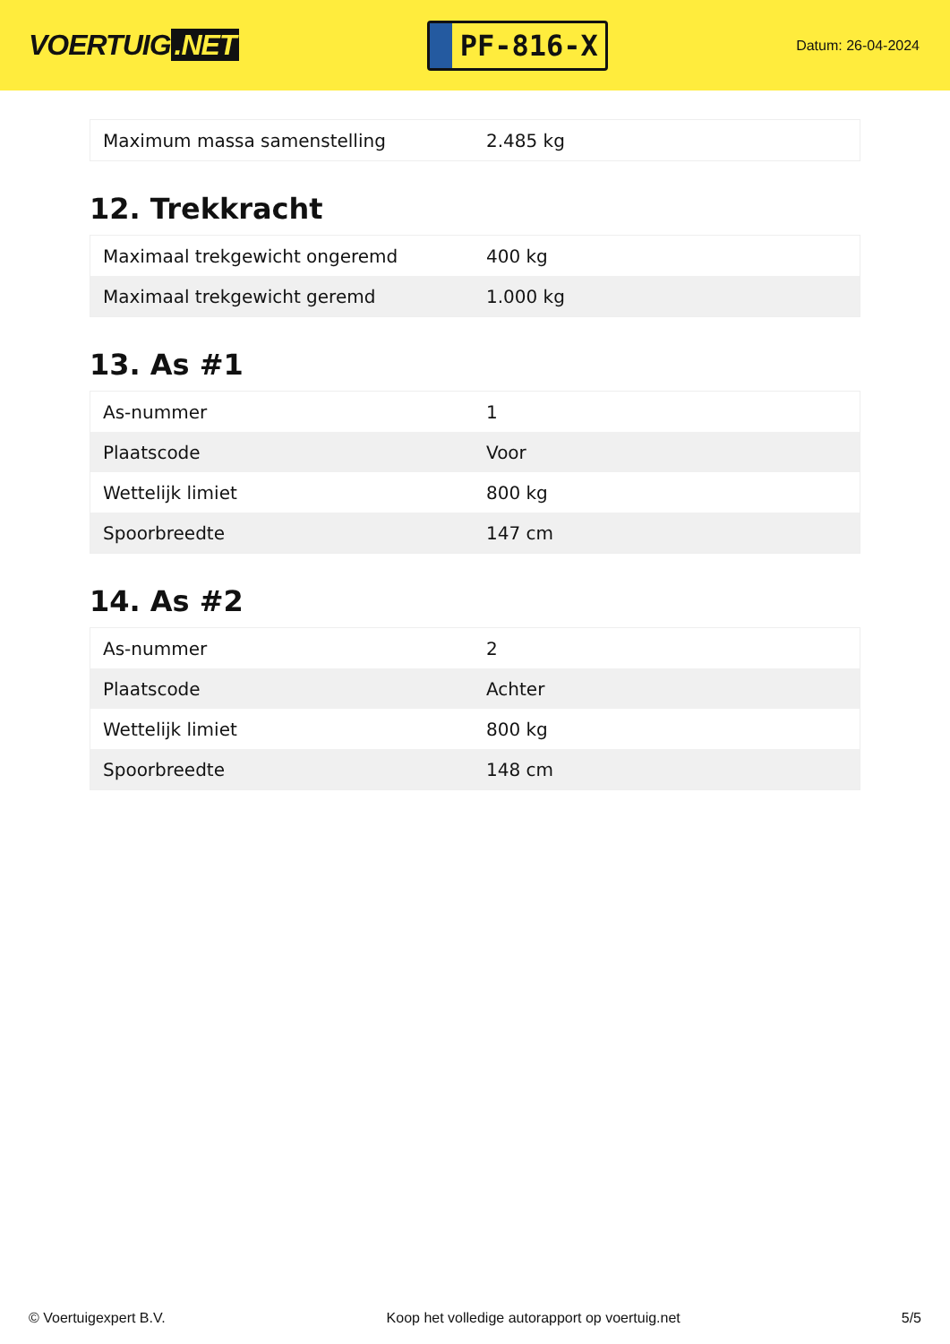VOERTUIG.NET
PF-816-X
Datum: 26-04-2024
| Maximum massa samenstelling | 2.485 kg |
12. Trekkracht
| Maximaal trekgewicht ongeremd | 400 kg |
| Maximaal trekgewicht geremd | 1.000 kg |
13. As #1
| As-nummer | 1 |
| Plaatscode | Voor |
| Wettelijk limiet | 800 kg |
| Spoorbreedte | 147 cm |
14. As #2
| As-nummer | 2 |
| Plaatscode | Achter |
| Wettelijk limiet | 800 kg |
| Spoorbreedte | 148 cm |
© Voertuigexpert B.V. Koop het volledige autorapport op voertuig.net 5/5